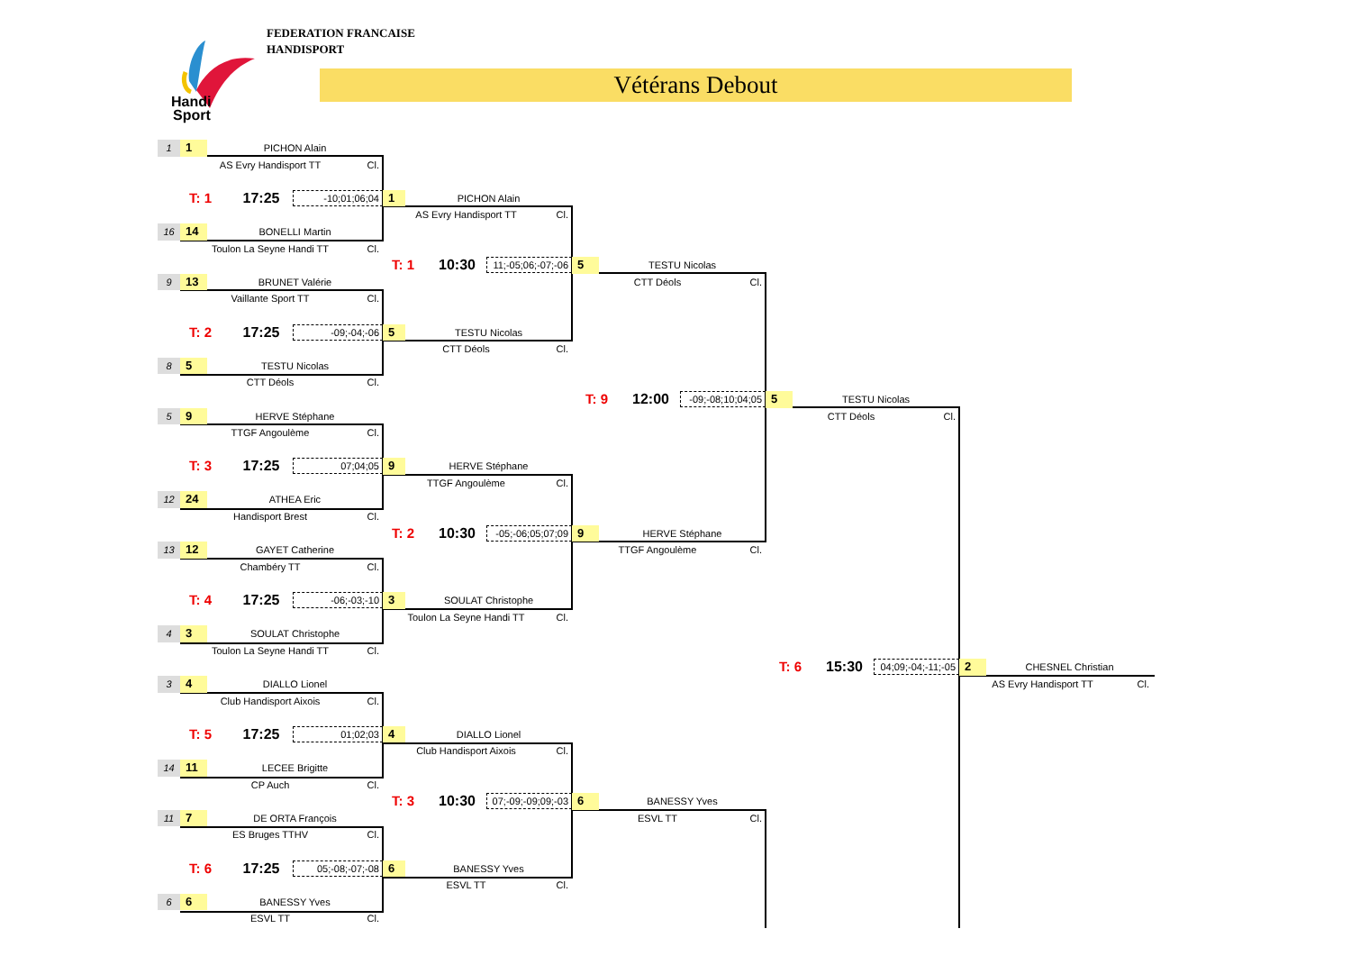Handi
Sport
FEDERATION FRANCAISE
HANDISPORT
Vétérans Debout
1
1
PICHON Alain
AS Evry Handisport TT
Cl.
T: 1
17:25
-10;01;06;04
1
PICHON Alain
AS Evry Handisport TT
Cl.
16
14
BONELLI Martin
Toulon La Seyne Handi TT
Cl.
T: 1
10:30
11;-05;06;-07;-06
5
TESTU Nicolas
CTT Déols
Cl.
9
13
BRUNET Valérie
Vaillante Sport TT
Cl.
T: 2
17:25
-09;-04;-06
5
TESTU Nicolas
CTT Déols
Cl.
8
5
TESTU Nicolas
CTT Déols
Cl.
T: 9
12:00
-09;-08;10;04;05
5
TESTU Nicolas
CTT Déols
Cl.
5
9
HERVE Stéphane
TTGF Angoulème
Cl.
T: 3
17:25
07;04;05
9
HERVE Stéphane
TTGF Angoulème
Cl.
12
24
ATHEA Eric
Handisport Brest
Cl.
T: 2
10:30
-05;-06;05;07;09
9
HERVE Stéphane
TTGF Angoulème
Cl.
13
12
GAYET Catherine
Chambéry TT
Cl.
T: 4
17:25
-06;-03;-10
3
SOULAT Christophe
Toulon La Seyne Handi TT
Cl.
4
3
SOULAT Christophe
Toulon La Seyne Handi TT
Cl.
T: 6
15:30
04;09;-04;-11;-05
2
CHESNEL Christian
AS Evry Handisport TT
Cl.
3
4
DIALLO Lionel
Club Handisport Aixois
Cl.
T: 5
17:25
01;02;03
4
DIALLO Lionel
Club Handisport Aixois
Cl.
14
11
LECEE Brigitte
CP Auch
Cl.
T: 3
10:30
07;-09;-09;09;-03
6
BANESSY Yves
ESVL TT
Cl.
11
7
DE ORTA François
ES Bruges TTHV
Cl.
T: 6
17:25
05;-08;-07;-08
6
BANESSY Yves
ESVL TT
Cl.
6
6
BANESSY Yves
ESVL TT
Cl.